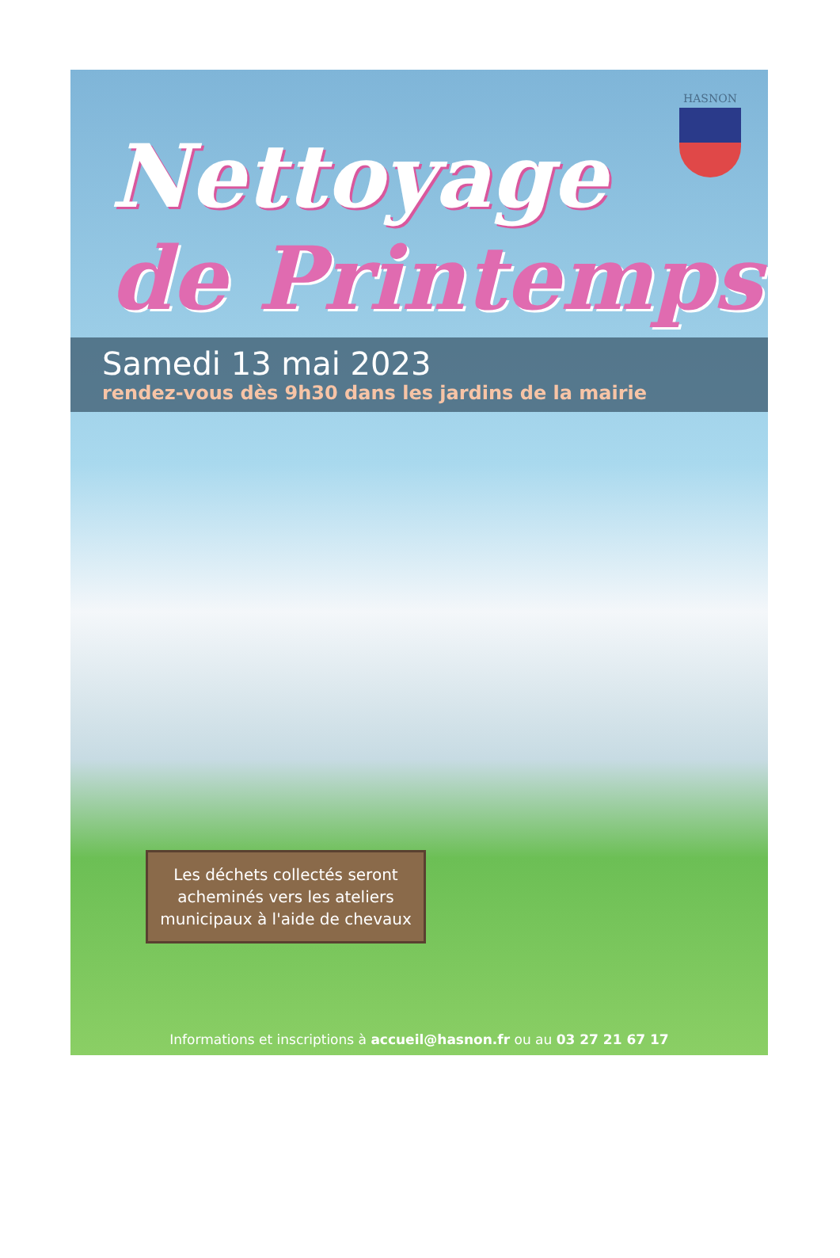HASNON
Nettoyage
de Printemps
Samedi 13 mai 2023
rendez-vous dès 9h30 dans les jardins de la mairie
Les déchets collectés seront acheminés vers les ateliers municipaux à l'aide de chevaux
Informations et inscriptions à accueil@hasnon.fr ou au 03 27 21 67 17